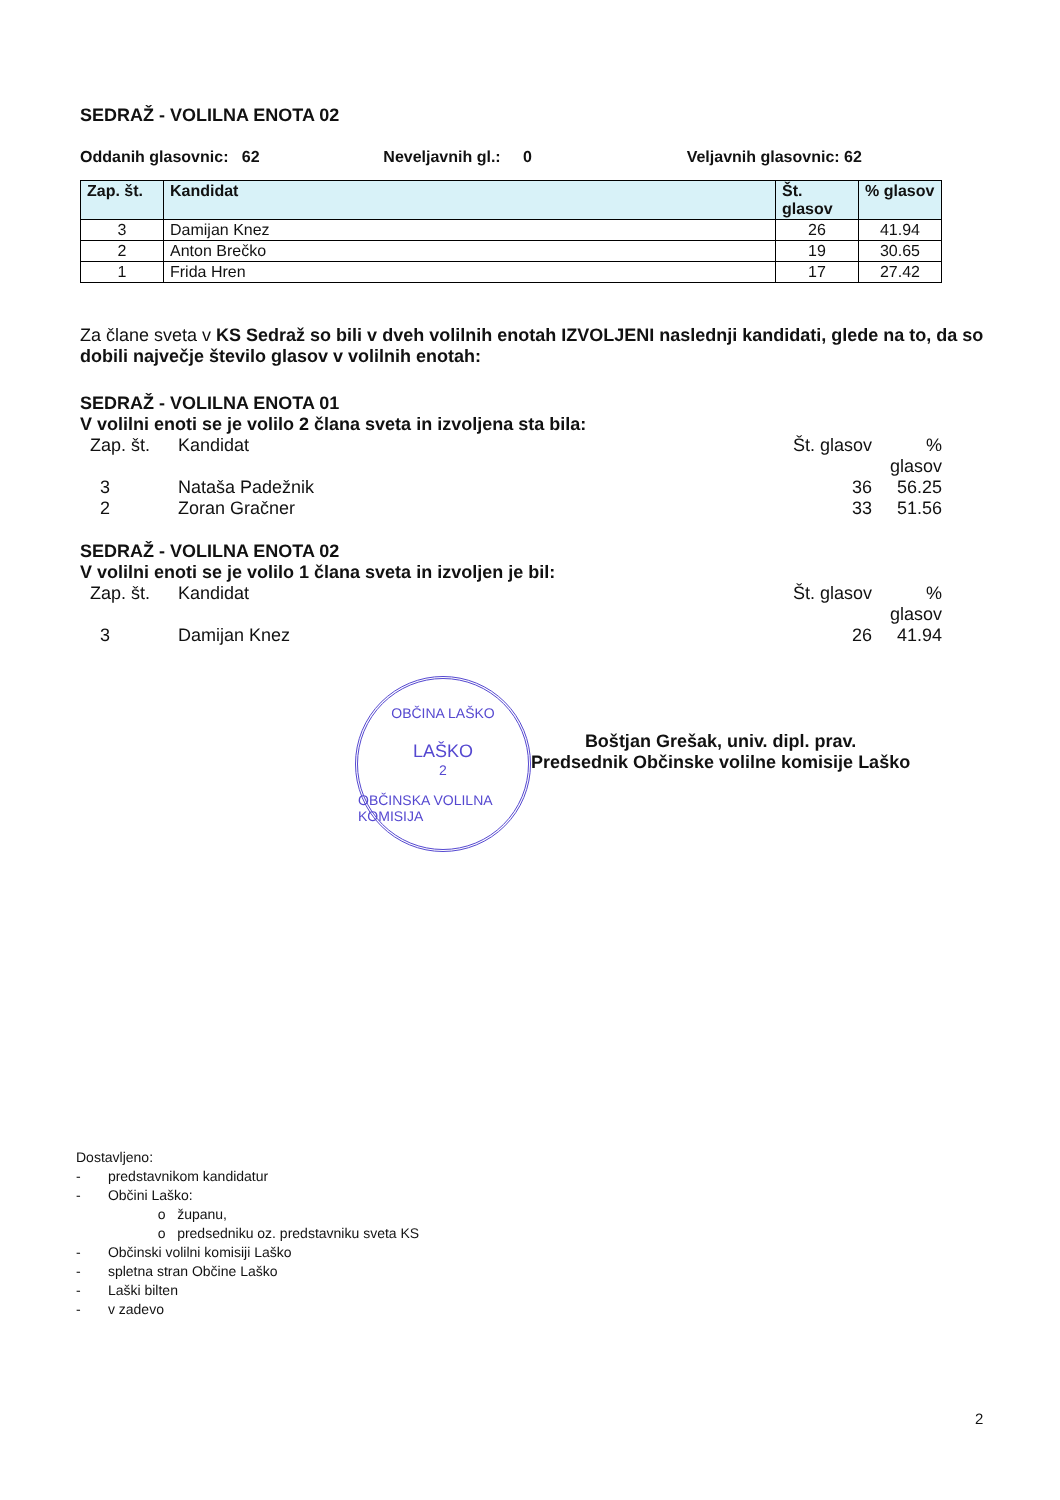SEDRAŽ - VOLILNA ENOTA 02
Oddanih glasovnic: 62 Neveljavnih gl.: 0 Veljavnih glasovnic: 62
| Zap. št. | Kandidat | Št. glasov | % glasov |
| --- | --- | --- | --- |
| 3 | Damijan Knez | 26 | 41.94 |
| 2 | Anton Brečko | 19 | 30.65 |
| 1 | Frida Hren | 17 | 27.42 |
Za člane sveta v KS Sedraž so bili v dveh volilnih enotah IZVOLJENI naslednji kandidati, glede na to, da so dobili največje število glasov v volilnih enotah:
SEDRAŽ - VOLILNA ENOTA 01
V volilni enoti se je volilo 2 člana sveta in izvoljena sta bila:
Zap. št. Kandidat Št. glasov% glasov
3 Nataša Padežnik 36 56.25
2 Zoran Gračner 33 51.56
SEDRAŽ - VOLILNA ENOTA 02
V volilni enoti se je volilo 1 člana sveta in izvoljen je bil:
Zap. št. Kandidat Št. glasov% glasov
3 Damijan Knez 26 41.94
OBČINA LAŠKO
LAŠKO
2
OBČINSKA VOLILNA KOMISIJA
Boštjan Grešak, univ. dipl. prav.
Predsednik Občinske volilne komisije Laško
Dostavljeno:
- predstavnikom kandidatur
- Občini Laško:
o županu,
o predsedniku oz. predstavniku sveta KS
- Občinski volilni komisiji Laško
- spletna stran Občine Laško
- Laški bilten
- v zadevo
2